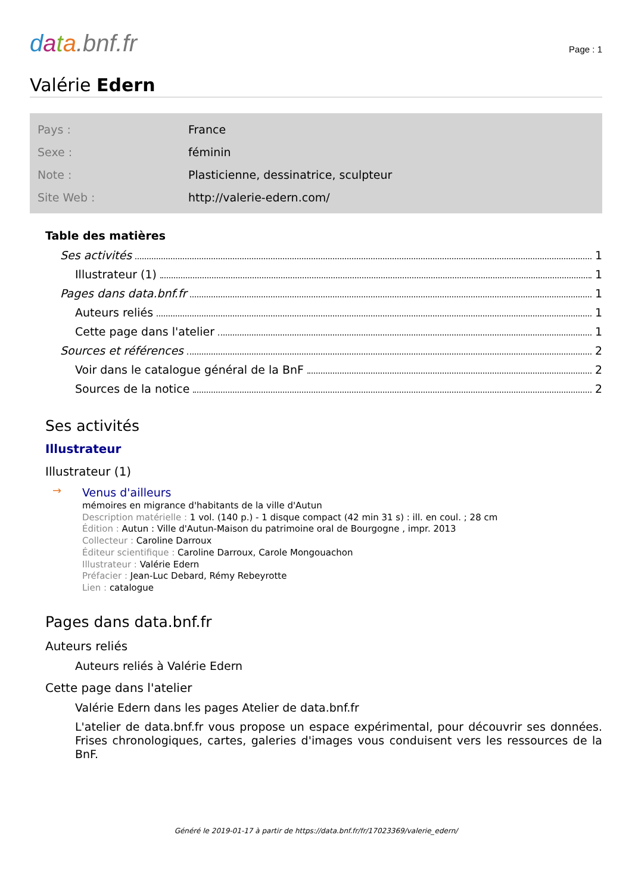data.bnf.fr
Page : 1
Valérie Edern
| Pays : | France |
| Sexe : | féminin |
| Note : | Plasticienne, dessinatrice, sculpteur |
| Site Web : | http://valerie-edern.com/ |
Table des matières
Ses activités 1
Illustrateur (1) 1
Pages dans data.bnf.fr 1
Auteurs reliés 1
Cette page dans l'atelier 1
Sources et références 2
Voir dans le catalogue général de la BnF 2
Sources de la notice 2
Ses activités
Illustrateur
Illustrateur (1)
→
Venus d'ailleurs
mémoires en migrance d'habitants de la ville d'Autun
Description matérielle : 1 vol. (140 p.) - 1 disque compact (42 min 31 s) : ill. en coul. ; 28 cm
Édition : Autun : Ville d'Autun-Maison du patrimoine oral de Bourgogne , impr. 2013
Collecteur : Caroline Darroux
Éditeur scientifique : Caroline Darroux, Carole Mongouachon
Illustrateur : Valérie Edern
Préfacier : Jean-Luc Debard, Rémy Rebeyrotte
Lien : catalogue
Pages dans data.bnf.fr
Auteurs reliés
Auteurs reliés à Valérie Edern
Cette page dans l'atelier
Valérie Edern dans les pages Atelier de data.bnf.fr
L'atelier de data.bnf.fr vous propose un espace expérimental, pour découvrir ses données. Frises chronologiques, cartes, galeries d'images vous conduisent vers les ressources de la BnF.
Généré le 2019-01-17 à partir de https://data.bnf.fr/fr/17023369/valerie_edern/